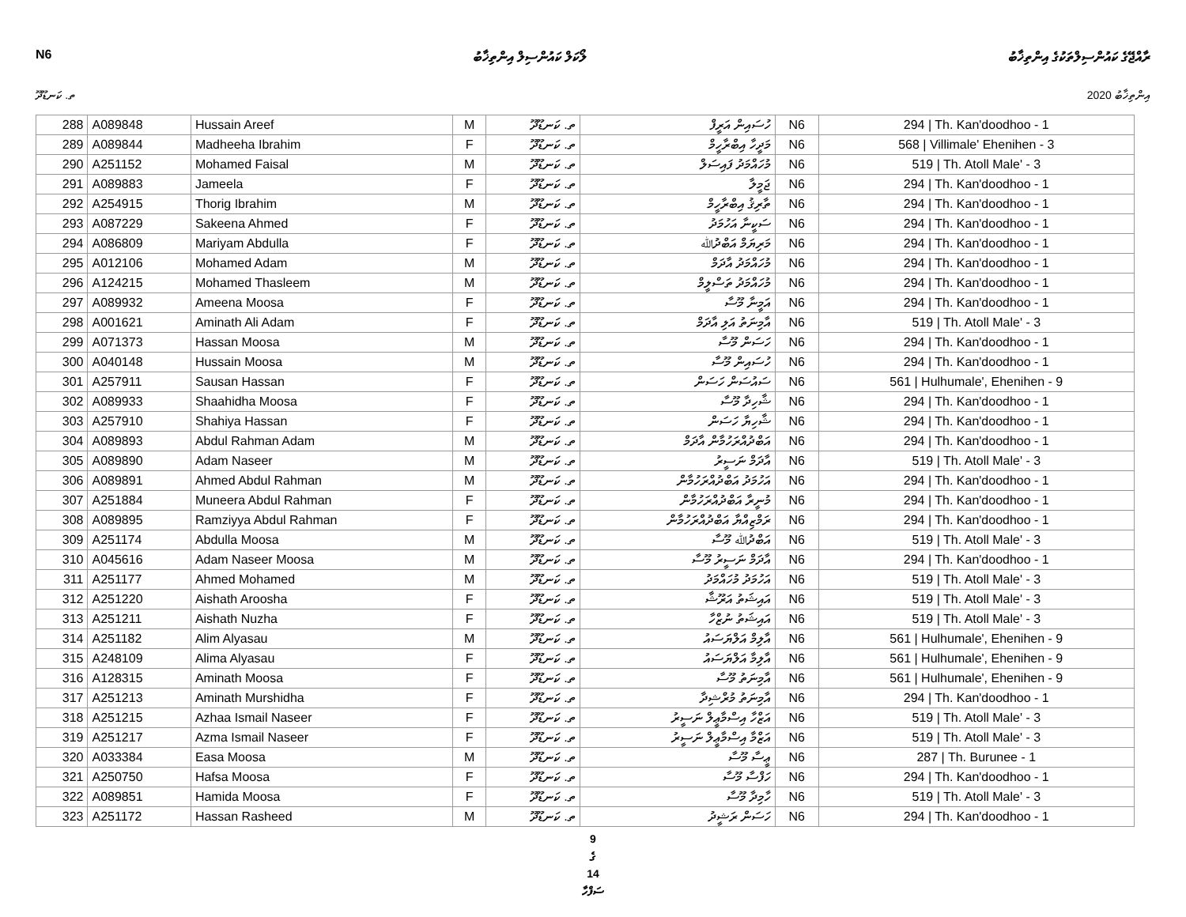N6 ލޯކަލް ކައުންސިލް އިންތިޚާބު ރާއްޖޭގެ ކައުންސިލްތަކުގެ އިންތިޚާބު
ތ. ކަނޑޫދޫ އިންތިޚާބު 2020
| 288 | A089848 | Hussain Areef | M | ތ. ކަނޑޫދޫ | ހުސައިން އަރީފް | N6 | 294 / Th. Kan'doodhoo - 1 |
| 289 | A089844 | Madheeha Ibrahim | F | ތ. ކަނޑޫދޫ | މަދީހާ އިބްރާހީމް | N6 | 568 / Villimale' Ehenihen - 3 |
| 290 | A251152 | Mohamed Faisal | M | ތ. ކަނޑޫދޫ | މުހައްމަދު ފައިސަލް | N6 | 519 / Th. Atoll Male' - 3 |
| 291 | A089883 | Jameela | F | ތ. ކަނޑޫދޫ | ޖަމީލާ | N6 | 294 / Th. Kan'doodhoo - 1 |
| 292 | A254915 | Thorig Ibrahim | M | ތ. ކަނޑޫދޫ | ތާރިޤު އިބްރާހީމް | N6 | 294 / Th. Kan'doodhoo - 1 |
| 293 | A087229 | Sakeena Ahmed | F | ތ. ކަނޑޫދޫ | ސަކީނާ އަހުމަދު | N6 | 294 / Th. Kan'doodhoo - 1 |
| 294 | A086809 | Mariyam Abdulla | F | ތ. ކަނޑޫދޫ | މަރިޔަމް އަބްދުﷲ | N6 | 294 / Th. Kan'doodhoo - 1 |
| 295 | A012106 | Mohamed Adam | M | ތ. ކަނޑޫދޫ | މުހައްމަދު އާދަމް | N6 | 294 / Th. Kan'doodhoo - 1 |
| 296 | A124215 | Mohamed Thasleem | M | ތ. ކަނޑޫދޫ | މުހައްމަދު ތަސްލީމް | N6 | 294 / Th. Kan'doodhoo - 1 |
| 297 | A089932 | Ameena Moosa | F | ތ. ކަނޑޫދޫ | އަމީނާ މޫސާ | N6 | 294 / Th. Kan'doodhoo - 1 |
| 298 | A001621 | Aminath Ali Adam | F | ތ. ކަނޑޫދޫ | އާމިނަތު އަލި އާދަމް | N6 | 519 / Th. Atoll Male' - 3 |
| 299 | A071373 | Hassan Moosa | M | ތ. ކަނޑޫދޫ | ހަސަން މޫސާ | N6 | 294 / Th. Kan'doodhoo - 1 |
| 300 | A040148 | Hussain Moosa | M | ތ. ކަނޑޫދޫ | ހުސައިން މޫސާ | N6 | 294 / Th. Kan'doodhoo - 1 |
| 301 | A257911 | Sausan Hassan | F | ތ. ކަނޑޫދޫ | ސައުސަން ހަސަން | N6 | 561 / Hulhumale', Ehenihen - 9 |
| 302 | A089933 | Shaahidha Moosa | F | ތ. ކަނޑޫދޫ | ޝާހިދާ މޫސާ | N6 | 294 / Th. Kan'doodhoo - 1 |
| 303 | A257910 | Shahiya Hassan | F | ތ. ކަނޑޫދޫ | ޝާހިޔާ ހަސަން | N6 | 294 / Th. Kan'doodhoo - 1 |
| 304 | A089893 | Abdul Rahman Adam | M | ތ. ކަނޑޫދޫ | އަބްދުއްރަހުމާން އާދަމް | N6 | 294 / Th. Kan'doodhoo - 1 |
| 305 | A089890 | Adam Naseer | M | ތ. ކަނޑޫދޫ | އާދަމް ނަސީރު | N6 | 519 / Th. Atoll Male' - 3 |
| 306 | A089891 | Ahmed Abdul Rahman | M | ތ. ކަނޑޫދޫ | އަހުމަދު އަބްދުއްރަހުމާން | N6 | 294 / Th. Kan'doodhoo - 1 |
| 307 | A251884 | Muneera Abdul Rahman | F | ތ. ކަނޑޫދޫ | މުނީރާ އަބްދުއްރަހުމާން | N6 | 294 / Th. Kan'doodhoo - 1 |
| 308 | A089895 | Ramziyya Abdul Rahman | F | ތ. ކަނޑޫދޫ | ރަމްޒިއްޔާ އަބްދުއްރަހުމާން | N6 | 294 / Th. Kan'doodhoo - 1 |
| 309 | A251174 | Abdulla Moosa | M | ތ. ކަނޑޫދޫ | އަބްދުﷲ މޫސާ | N6 | 519 / Th. Atoll Male' - 3 |
| 310 | A045616 | Adam Naseer Moosa | M | ތ. ކަނޑޫދޫ | އާދަމް ނަސީރު މޫސާ | N6 | 294 / Th. Kan'doodhoo - 1 |
| 311 | A251177 | Ahmed Mohamed | M | ތ. ކަނޑޫދޫ | އަހުމަދު މުހައްމަދު | N6 | 519 / Th. Atoll Male' - 3 |
| 312 | A251220 | Aishath Aroosha | F | ތ. ކަނޑޫދޫ | އައިޝަތު އަރޫޝާ | N6 | 519 / Th. Atoll Male' - 3 |
| 313 | A251211 | Aishath Nuzha | F | ތ. ކަނޑޫދޫ | އައިޝަތު ނުޒްހާ | N6 | 519 / Th. Atoll Male' - 3 |
| 314 | A251182 | Alim Alyasau | M | ތ. ކަނޑޫދޫ | އާލިމް އަލްޔަސައު | N6 | 561 / Hulhumale', Ehenihen - 9 |
| 315 | A248109 | Alima Alyasau | F | ތ. ކަނޑޫދޫ | އާލިމާ އަލްޔަސައު | N6 | 561 / Hulhumale', Ehenihen - 9 |
| 316 | A128315 | Aminath Moosa | F | ތ. ކަނޑޫދޫ | އާމިނަތު މޫސާ | N6 | 561 / Hulhumale', Ehenihen - 9 |
| 317 | A251213 | Aminath Murshidha | F | ތ. ކަނޑޫދޫ | އާމިނަތު މުރްޝިދާ | N6 | 294 / Th. Kan'doodhoo - 1 |
| 318 | A251215 | Azhaa Ismail Naseer | F | ތ. ކަނޑޫދޫ | އަޒްހާ އިސްމާޢީލް ނަސީރު | N6 | 519 / Th. Atoll Male' - 3 |
| 319 | A251217 | Azma Ismail Naseer | F | ތ. ކަނޑޫދޫ | އަޒްމާ އިސްމާޢީލް ނަސީރު | N6 | 519 / Th. Atoll Male' - 3 |
| 320 | A033384 | Easa Moosa | M | ތ. ކަނޑޫދޫ | ޢީސާ މޫސާ | N6 | 287 / Th. Burunee - 1 |
| 321 | A250750 | Hafsa Moosa | F | ތ. ކަނޑޫދޫ | ހަފްސާ މޫސާ | N6 | 294 / Th. Kan'doodhoo - 1 |
| 322 | A089851 | Hamida Moosa | F | ތ. ކަނޑޫދޫ | ހާމިދާ މޫސާ | N6 | 519 / Th. Atoll Male' - 3 |
| 323 | A251172 | Hassan Rasheed | M | ތ. ކަނޑޫދޫ | ހަސަން ރަޝީދު | N6 | 294 / Th. Kan'doodhoo - 1 |
9
ގެ
14
ސަފްހާ